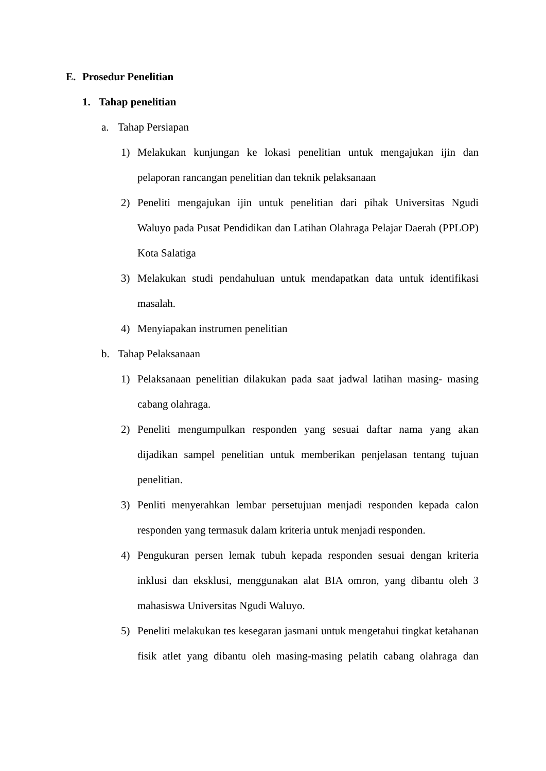E. Prosedur Penelitian
1. Tahap penelitian
a. Tahap Persiapan
1) Melakukan kunjungan ke lokasi penelitian untuk mengajukan ijin dan pelaporan rancangan penelitian dan teknik pelaksanaan
2) Peneliti mengajukan ijin untuk penelitian dari pihak Universitas Ngudi Waluyo pada Pusat Pendidikan dan Latihan Olahraga Pelajar Daerah (PPLOP) Kota Salatiga
3) Melakukan studi pendahuluan untuk mendapatkan data untuk identifikasi masalah.
4) Menyiapakan instrumen penelitian
b. Tahap Pelaksanaan
1) Pelaksanaan penelitian dilakukan pada saat jadwal latihan masing- masing cabang olahraga.
2) Peneliti mengumpulkan responden yang sesuai daftar nama yang akan dijadikan sampel penelitian untuk memberikan penjelasan tentang tujuan penelitian.
3) Penliti menyerahkan lembar persetujuan menjadi responden kepada calon responden yang termasuk dalam kriteria untuk menjadi responden.
4) Pengukuran persen lemak tubuh kepada responden sesuai dengan kriteria inklusi dan eksklusi, menggunakan alat BIA omron, yang dibantu oleh 3 mahasiswa Universitas Ngudi Waluyo.
5) Peneliti melakukan tes kesegaran jasmani untuk mengetahui tingkat ketahanan fisik atlet yang dibantu oleh masing-masing pelatih cabang olahraga dan